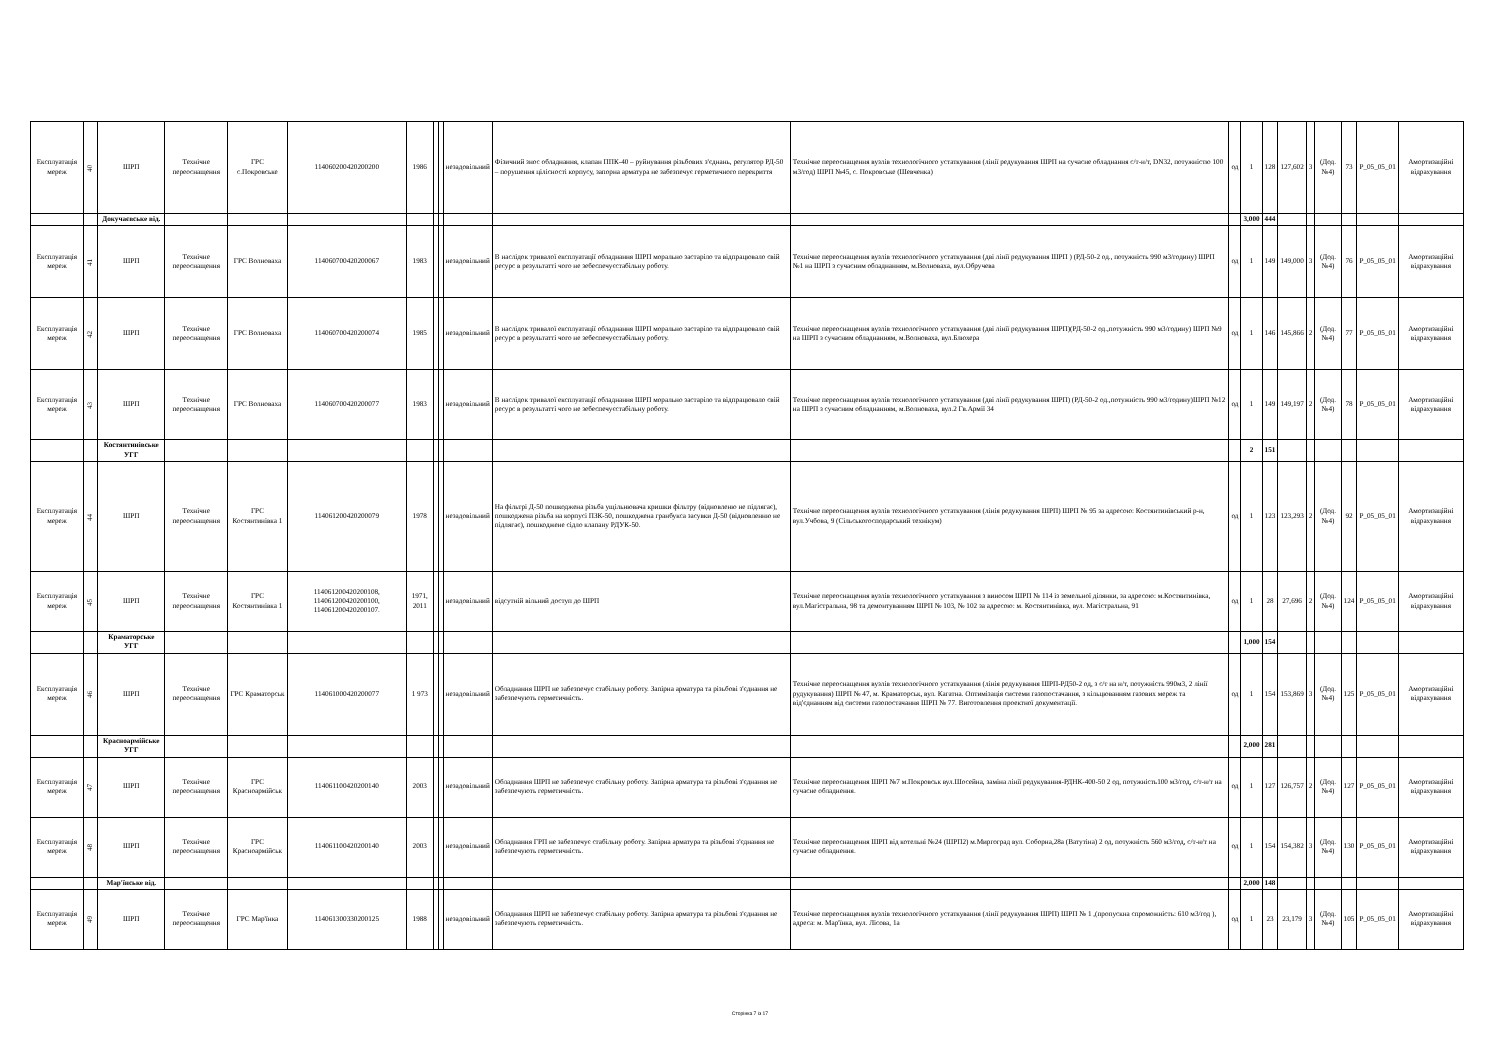| Експлуатація мереж | 40 | ШРП | Технічне переоснащення | ГРС с.Покровське | 114060200420200200 | 1986 | | | незадовільний | Фізичний знос обладнання, клапан ППК-40 – руйнування різьбових з'єднань, регулятор РД-50 – порушення цілісності корпусу, запорна арматура не забезпечує герметичного перекриття | Технічне переоснащення вузлів технологічного устаткування (лінії редукування ШРП на сучасне обладнання с/т-н/т, DN32, потужністю 100 м3/год) ШРП №45, с. Покровське (Шевченка) | од | 1 | 128 | 127,602 | 3 | (Дод. №4) | 73 | P_05_05_01 | Амортизаційні відрахування |
| | | Докучаєвське від. | | | | | | | | | | | 3,000 | 444 | | | | | | |
| Експлуатація мереж | 41 | ШРП | Технічне переоснащення | ГРС Волноваха | 114060700420200067 | 1983 | | | незадовільний | В наслідок тривалої експлуатації обладнання ШРП морально застаріло та відпрацювало свій ресурс в результатті чого не зебеспечуєстабільну роботу. | Технічне переоснащення вузлів технологічного устаткування (дві лінії редукування ШРП ) (РД-50-2 од., потужність 990 м3/годину) ШРП №1 на ШРП з сучасним обладнанням, м.Волноваха, вул.Обручева | од | 1 | 149 | 149,000 | 3 | (Дод. №4) | 76 | P_05_05_01 | Амортизаційні відрахування |
| Експлуатація мереж | 42 | ШРП | Технічне переоснащення | ГРС Волноваха | 114060700420200074 | 1985 | | | незадовільний | В наслідок тривалої експлуатації обладнання ШРП морально застаріло та відпрацювало свій ресурс в результатті чого не зебеспечуєстабільну роботу. | Технічне переоснащення вузлів технологічного устаткування (дві лінії редукування ШРП)(РД-50-2 од.,потужність 990 м3/годину) ШРП №9 на ШРП з сучасним обладнанням, м.Волноваха, вул.Блюхера | од | 1 | 146 | 145,866 | 2 | (Дод. №4) | 77 | P_05_05_01 | Амортизаційні відрахування |
| Експлуатація мереж | 43 | ШРП | Технічне переоснащення | ГРС Волноваха | 114060700420200077 | 1983 | | | незадовільний | В наслідок тривалої експлуатації обладнання ШРП морально застаріло та відпрацювало свій ресурс в результатті чого не зебеспечуєстабільну роботу. | Технічне переоснащення вузлів технологічного устаткування (дві лінії редукування ШРП) (РД-50-2 од.,потужність 990 м3/годину)ШРП №12 на ШРП з сучасним обладнанням, м.Волноваха, вул.2 Гв.Армії 34 | од | 1 | 149 | 149,197 | 2 | (Дод. №4) | 78 | P_05_05_01 | Амортизаційні відрахування |
| | | Костянтинівське УГГ | | | | | | | | | | | 2 | 151 | | | | | | |
| Експлуатація мереж | 44 | ШРП | Технічне переоснащення | ГРС Костянтинівка 1 | 114061200420200079 | 1978 | | | незадовільний | На фільтрі Д-50 пошкоджена різьба ущільнювача кришки фільтру (відновленю не підлягає), пошкоджена різьба на корпусі ПЗК-50, пошкоджена гранбукса засувки Д-50 (відновленню не підлягає), пошкоджене сідло клапану РДУК-50. | Технічне переоснащення вузлів технологічного устаткування (лінія редукування ШРП) ШРП № 95 за адресою: Костянтинівський р-н, вул.Учбова, 9 (Сільськогосподарський технікум) | од | 1 | 123 | 123,293 | 2 | (Дод. №4) | 92 | P_05_05_01 | Амортизаційні відрахування |
| Експлуатація мереж | 45 | ШРП | Технічне переоснащення | ГРС Костянтинівка 1 | 114061200420200108, 114061200420200100, 114061200420200107. | 1971, 2011 | | | незадовільний | відсутній вільний доступ до ШРП | Технічне переоснащення вузлів технологічного устаткування з виносом ШРП № 114 із земельної ділянки, за адресою: м.Костянтинівка, вул.Магістральна, 98 та демонтуванням ШРП № 103, № 102 за адресою: м. Костянтинівка, вул. Магістральна, 91 | од | 1 | 28 | 27,696 | 2 | (Дод. №4) | 124 | P_05_05_01 | Амортизаційні відрахування |
| | | Краматорське УГГ | | | | | | | | | | | 1,000 | 154 | | | | | | |
| Експлуатація мереж | 46 | ШРП | Технічне переоснащення | ГРС Краматорськ | 114061000420200077 | 1 973 | | | незадовільний | Обладнання ШРП не забезпечує стабільну роботу. Запірна арматура та різьбові з'єднання не забезпечують герметичність. | Технічне переоснащення вузлів технологічного устаткування (лінія редукування ШРП-РД50-2 од, з с/т на н/т, потужність 990м3, 2 лінії рудукування) ШРП № 47, м. Краматорськ, вул. Кагатна. Оптимізація системи газопостачання, з кільцюванням газових мереж та від'єднанням від системи газопостачання ШРП № 77. Виготовлення проектної документації. | од | 1 | 154 | 153,869 | 3 | (Дод. №4) | 125 | P_05_05_01 | Амортизаційні відрахування |
| | | Красноармійське УГГ | | | | | | | | | | | 2,000 | 281 | | | | | | |
| Експлуатація мереж | 47 | ШРП | Технічне переоснащення | ГРС Красноармійськ | 114061100420200140 | 2003 | | | незадовільний | Обладнання ШРП не забезпечує стабільну роботу. Запірна арматура та різьбові з'єднання не забезпечують герметичність. | Технічне переоснащення ШРП №7 м.Покровськ вул.Шосейна, заміна лінії редукування-РДНК-400-50 2 од, потужність100 м3/год, с/т-н/т на сучасне обладнення. | од | 1 | 127 | 126,757 | 2 | (Дод. №4) | 127 | P_05_05_01 | Амортизаційні відрахування |
| Експлуатація мереж | 48 | ШРП | Технічне переоснащення | ГРС Красноармійськ | 114061100420200140 | 2003 | | | незадовільний | Обладнання ГРП не забезпечує стабільну роботу. Запірна арматура та різьбові з'єднання не забезпечують герметичність. | Технічне переоснащення ШРП від котельні №24 (ШРП2) м.Миргоград вул. Соборна,28а (Ватутіна) 2 од, потужність 560 м3/год, с/т-н/т на сучасне обладнення. | од | 1 | 154 | 154,382 | 3 | (Дод. №4) | 130 | P_05_05_01 | Амортизаційні відрахування |
| | | Мар'їнське від. | | | | | | | | | | | 2,000 | 148 | | | | | | |
| Експлуатація мереж | 49 | ШРП | Технічне переоснащення | ГРС Мар'їнка | 114061300330200125 | 1988 | | | незадовільний | Обладнання ШРП не забезпечує стабільну роботу. Запірна арматура та різьбові з'єднання не забезпечують герметичність. | Технічне переоснащення вузлів технологічного устаткування (лінії редукування ШРП) ШРП № 1 ,(пропускна спроможність: 610 м3/год ), адреса: м. Мар'їнка, вул. Лісова, 1а | од | 1 | 23 | 23,179 | 3 | (Дод. №4) | 105 | P_05_05_01 | Амортизаційні відрахування |
Сторінка 7 із 17